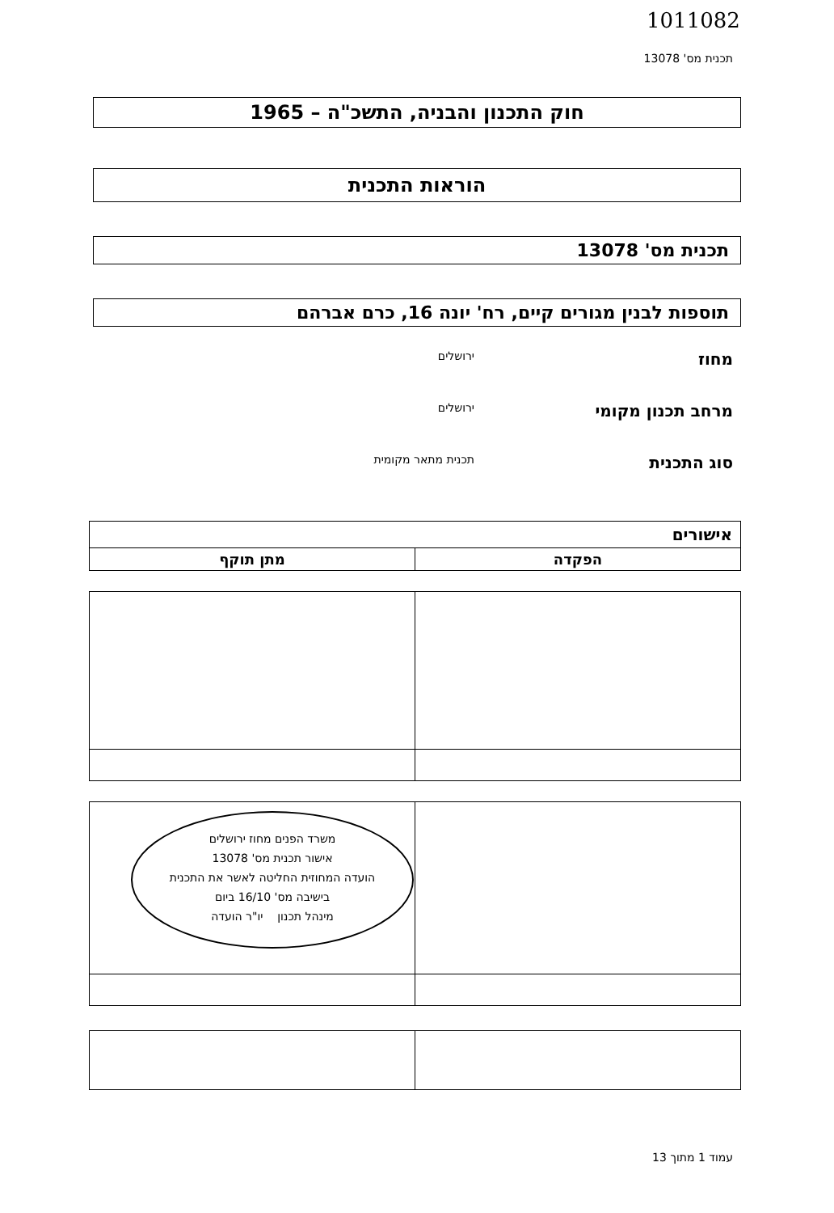1011082
תכנית מס' 13078
חוק התכנון והבניה, התשכ"ה – 1965
הוראות התכנית
תכנית מס' 13078
תוספות לבנין מגורים קיים, רח' יונה 16, כרם אברהם
מחוז
ירושלים
מרחב תכנון מקומי
ירושלים
סוג התכנית
תכנית מתאר מקומית
| אישורים | |
| --- | --- |
| הפקדה | מתן תוקף |
| | משרד הפנים מחוז ירושלים אישור תכנית מס' 13078 הועדה המחוזית החליטה לאשר את התכנית בישיבה מס' 16/10 ביום מינהל תכנון יו"ר הועדה |
עמוד 1 מתוך 13